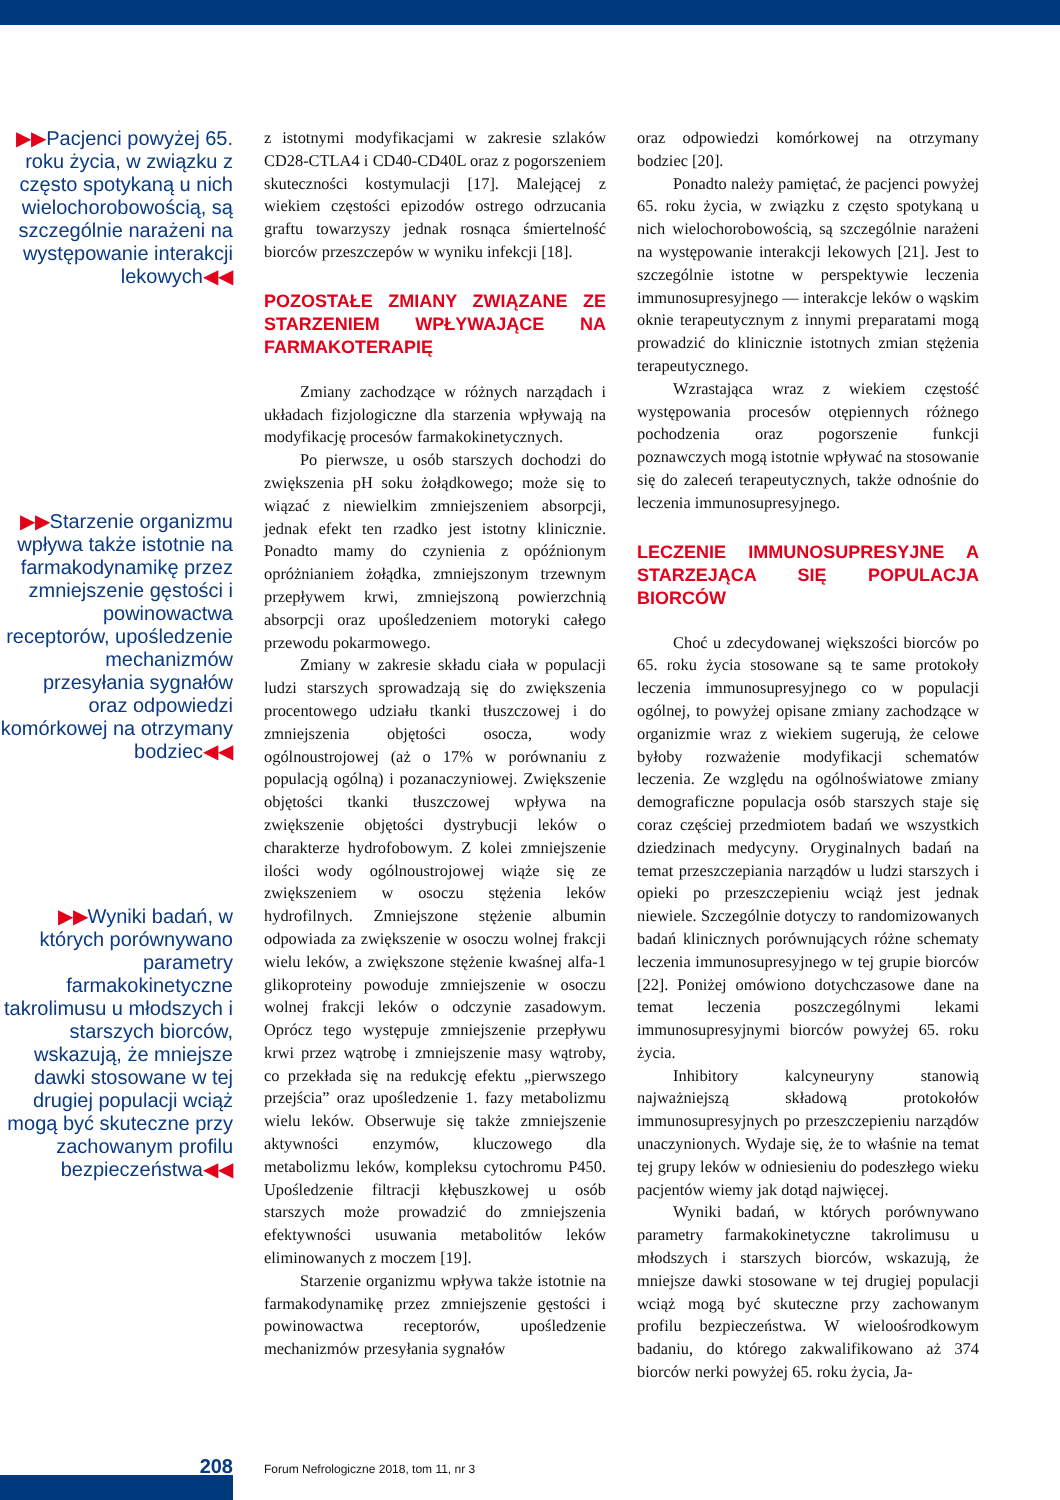▶▶Pacjenci powyżej 65. roku życia, w związku z często spotykaną u nich wielochorobowością, są szczególnie narażeni na występowanie interakcji lekowych◀◀
▶▶Starzenie organizmu wpływa także istotnie na farmakodynamikę przez zmniejszenie gęstości i powinowactwa receptorów, upośledzenie mechanizmów przesyłania sygnałów oraz odpowiedzi komórkowej na otrzymany bodziec◀◀
▶▶Wyniki badań, w których porównywano parametry farmakokinetyczne takrolimusu u młodszych i starszych biorców, wskazują, że mniejsze dawki stosowane w tej drugiej populacji wciąż mogą być skuteczne przy zachowanym profilu bezpieczeństwa◀◀
z istotnymi modyfikacjami w zakresie szlaków CD28-CTLA4 i CD40-CD40L oraz z pogorszeniem skuteczności kostymulacji [17]. Malejącej z wiekiem częstości epizodów ostrego odrzucania graftu towarzyszy jednak rosnąca śmiertelność biorców przeszczepów w wyniku infekcji [18].
POZOSTAŁE ZMIANY ZWIĄZANE ZE STARZENIEM WPŁYWAJĄCE NA FARMAKOTERAPIĘ
Zmiany zachodzące w różnych narządach i układach fizjologiczne dla starzenia wpływają na modyfikację procesów farmakokinetycznych.
Po pierwsze, u osób starszych dochodzi do zwiększenia pH soku żołądkowego; może się to wiązać z niewielkim zmniejszeniem absorpcji, jednak efekt ten rzadko jest istotny klinicznie. Ponadto mamy do czynienia z opóźnionym opróżnianiem żołądka, zmniejszonym trzewnym przepływem krwi, zmniejszoną powierzchnią absorpcji oraz upośledzeniem motoryki całego przewodu pokarmowego.
Zmiany w zakresie składu ciała w populacji ludzi starszych sprowadzają się do zwiększenia procentowego udziału tkanki tłuszczowej i do zmniejszenia objętości osocza, wody ogólnoustrojowej (aż o 17% w porównaniu z populacją ogólną) i pozanaczyniowej. Zwiększenie objętości tkanki tłuszczowej wpływa na zwiększenie objętości dystrybucji leków o charakterze hydrofobowym. Z kolei zmniejszenie ilości wody ogólnoustrojowej wiąże się ze zwiększeniem w osoczu stężenia leków hydrofilnych. Zmniejszone stężenie albumin odpowiada za zwiększenie w osoczu wolnej frakcji wielu leków, a zwiększone stężenie kwaśnej alfa-1 glikoproteiny powoduje zmniejszenie w osoczu wolnej frakcji leków o odczynie zasadowym. Oprócz tego występuje zmniejszenie przepływu krwi przez wątrobę i zmniejszenie masy wątroby, co przekłada się na redukcję efektu „pierwszego przejścia” oraz upośledzenie 1. fazy metabolizmu wielu leków. Obserwuje się także zmniejszenie aktywności enzymów, kluczowego dla metabolizmu leków, kompleksu cytochromu P450. Upośledzenie filtracji kłębuszkowej u osób starszych może prowadzić do zmniejszenia efektywności usuwania metabolitów leków eliminowanych z moczem [19].
Starzenie organizmu wpływa także istotnie na farmakodynamikę przez zmniejszenie gęstości i powinowactwa receptorów, upośledzenie mechanizmów przesyłania sygnałów
oraz odpowiedzi komórkowej na otrzymany bodziec [20].
Ponadto należy pamiętać, że pacjenci powyżej 65. roku życia, w związku z często spotykaną u nich wielochorobowością, są szczególnie narażeni na występowanie interakcji lekowych [21]. Jest to szczególnie istotne w perspektywie leczenia immunosupresyjnego — interakcje leków o wąskim oknie terapeutycznym z innymi preparatami mogą prowadzić do klinicznie istotnych zmian stężenia terapeutycznego.
Wzrastająca wraz z wiekiem częstość występowania procesów otępiennych różnego pochodzenia oraz pogorszenie funkcji poznawczych mogą istotnie wpływać na stosowanie się do zaleceń terapeutycznych, także odnośnie do leczenia immunosupresyjnego.
LECZENIE IMMUNOSUPRESYJNE A STARZEJĄCA SIĘ POPULACJA BIORCÓW
Choć u zdecydowanej większości biorców po 65. roku życia stosowane są te same protokoły leczenia immunosupresyjnego co w populacji ogólnej, to powyżej opisane zmiany zachodzące w organizmie wraz z wiekiem sugerują, że celowe byłoby rozważenie modyfikacji schematów leczenia. Ze względu na ogólnoświatowe zmiany demograficzne populacja osób starszych staje się coraz częściej przedmiotem badań we wszystkich dziedzinach medycyny. Oryginalnych badań na temat przeszczepiania narządów u ludzi starszych i opieki po przeszczepieniu wciąż jest jednak niewiele. Szczególnie dotyczy to randomizowanych badań klinicznych porównujących różne schematy leczenia immunosupresyjnego w tej grupie biorców [22]. Poniżej omówiono dotychczasowe dane na temat leczenia poszczególnymi lekami immunosupresyjnymi biorców powyżej 65. roku życia.
Inhibitory kalcyneuryny stanowią najważniejszą składową protokołów immunosupresyjnych po przeszczepieniu narządów unaczynionych. Wydaje się, że to właśnie na temat tej grupy leków w odniesieniu do podeszłego wieku pacjentów wiemy jak dotąd najwięcej.
Wyniki badań, w których porównywano parametry farmakokinetyczne takrolimusu u młodszych i starszych biorców, wskazują, że mniejsze dawki stosowane w tej drugiej populacji wciąż mogą być skuteczne przy zachowanym profilu bezpieczeństwa. W wieloośrodkowym badaniu, do którego zakwalifikowano aż 374 biorców nerki powyżej 65. roku życia, Ja-
208
Forum Nefrologiczne 2018, tom 11, nr 3